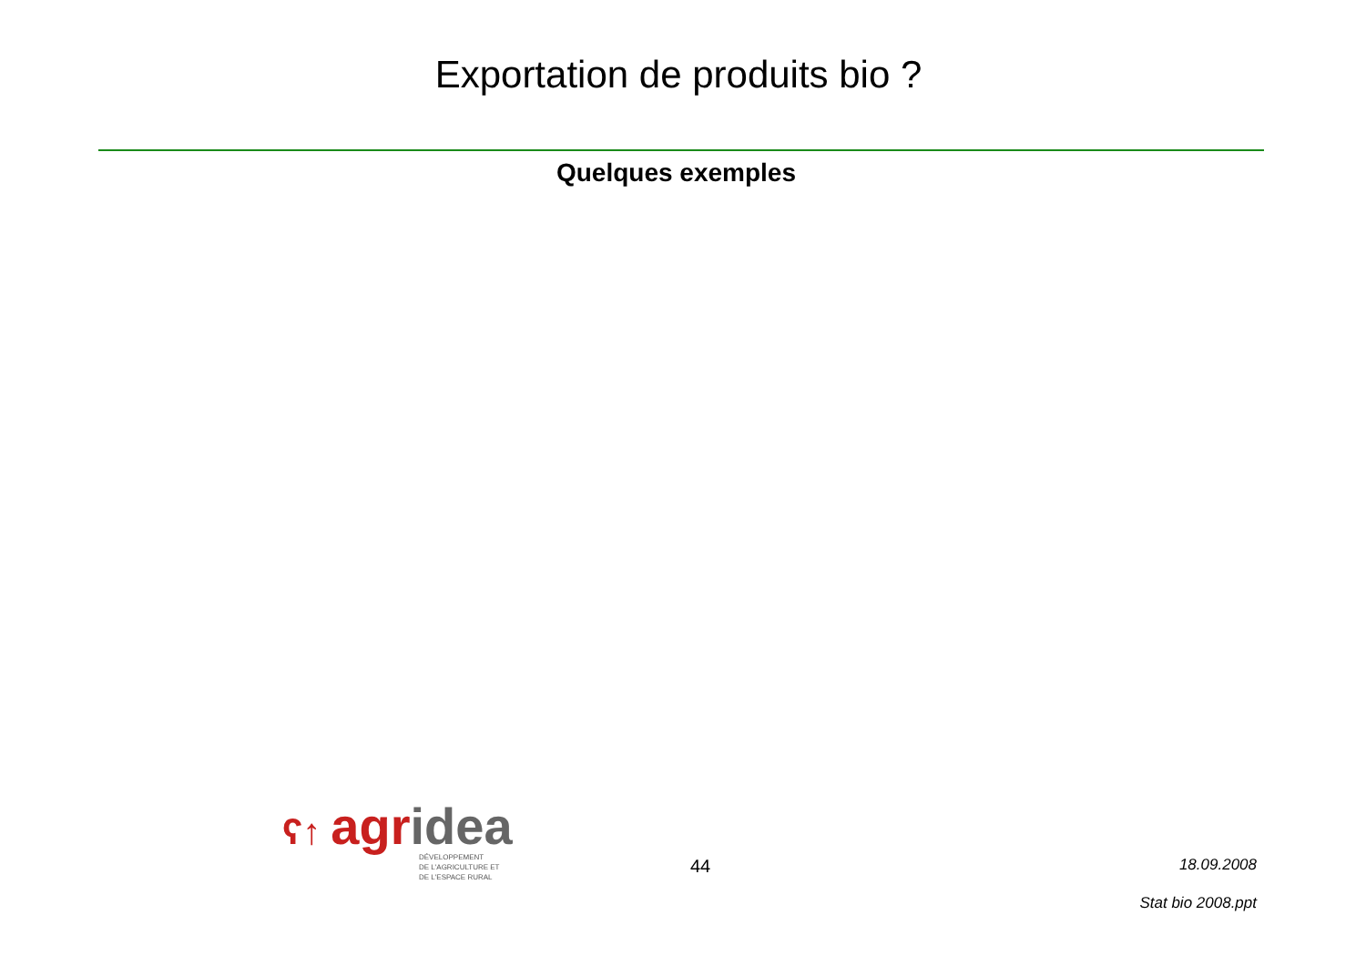Exportation de produits bio ?
Quelques exemples
ʕ↑ agridea
DÉVELOPPEMENT
DE L'AGRICULTURE ET
DE L'ESPACE RURAL
44
18.09.2008
Stat bio 2008.ppt